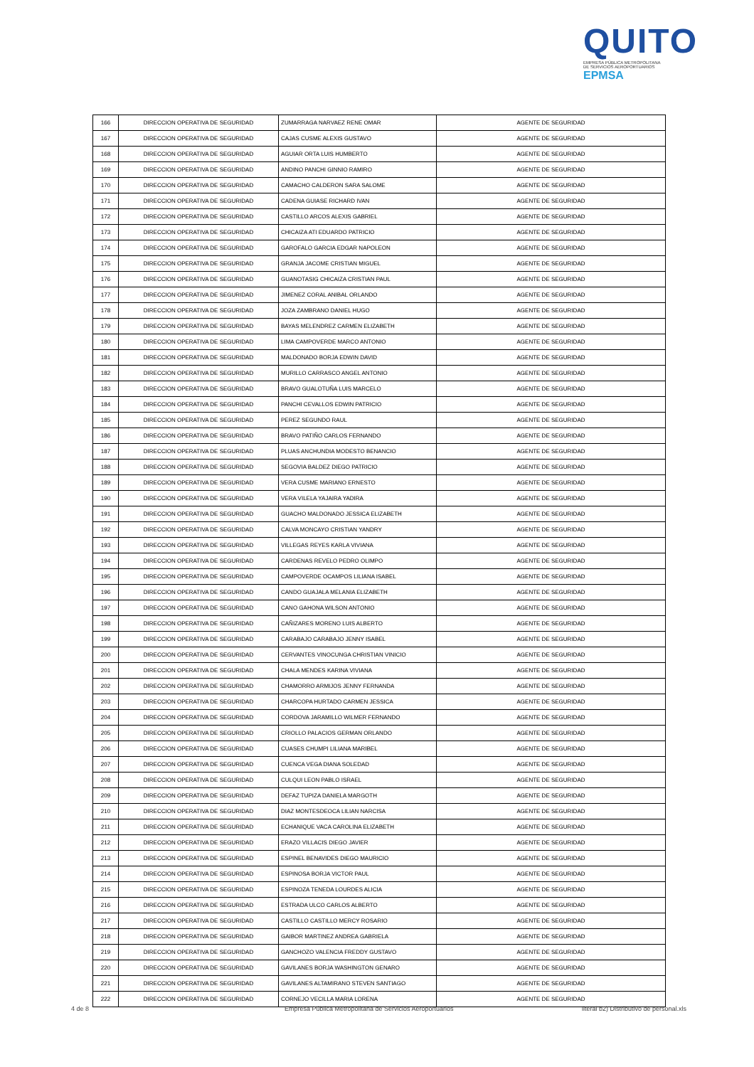QUITO
EMPRESA PÚBLICA METROPOLITANA
DE SERVICIOS AEROPORTUARIOS EPMSA
| 166 | DIRECCION OPERATIVA DE SEGURIDAD | ZUMARRAGA NARVAEZ RENE OMAR | AGENTE DE SEGURIDAD |
| 167 | DIRECCION OPERATIVA DE SEGURIDAD | CAJAS CUSME ALEXIS GUSTAVO | AGENTE DE SEGURIDAD |
| 168 | DIRECCION OPERATIVA DE SEGURIDAD | AGUIAR ORTA LUIS HUMBERTO | AGENTE DE SEGURIDAD |
| 169 | DIRECCION OPERATIVA DE SEGURIDAD | ANDINO PANCHI GINNIO RAMIRO | AGENTE DE SEGURIDAD |
| 170 | DIRECCION OPERATIVA DE SEGURIDAD | CAMACHO CALDERON SARA SALOME | AGENTE DE SEGURIDAD |
| 171 | DIRECCION OPERATIVA DE SEGURIDAD | CADENA GUIASE RICHARD IVAN | AGENTE DE SEGURIDAD |
| 172 | DIRECCION OPERATIVA DE SEGURIDAD | CASTILLO ARCOS ALEXIS GABRIEL | AGENTE DE SEGURIDAD |
| 173 | DIRECCION OPERATIVA DE SEGURIDAD | CHICAIZA ATI EDUARDO PATRICIO | AGENTE DE SEGURIDAD |
| 174 | DIRECCION OPERATIVA DE SEGURIDAD | GAROFALO GARCIA EDGAR NAPOLEON | AGENTE DE SEGURIDAD |
| 175 | DIRECCION OPERATIVA DE SEGURIDAD | GRANJA JACOME CRISTIAN MIGUEL | AGENTE DE SEGURIDAD |
| 176 | DIRECCION OPERATIVA DE SEGURIDAD | GUANOTASIG CHICAIZA CRISTIAN PAUL | AGENTE DE SEGURIDAD |
| 177 | DIRECCION OPERATIVA DE SEGURIDAD | JIMENEZ CORAL ANIBAL ORLANDO | AGENTE DE SEGURIDAD |
| 178 | DIRECCION OPERATIVA DE SEGURIDAD | JOZA ZAMBRANO DANIEL HUGO | AGENTE DE SEGURIDAD |
| 179 | DIRECCION OPERATIVA DE SEGURIDAD | BAYAS MELENDREZ CARMEN ELIZABETH | AGENTE DE SEGURIDAD |
| 180 | DIRECCION OPERATIVA DE SEGURIDAD | LIMA CAMPOVERDE MARCO ANTONIO | AGENTE DE SEGURIDAD |
| 181 | DIRECCION OPERATIVA DE SEGURIDAD | MALDONADO BORJA EDWIN DAVID | AGENTE DE SEGURIDAD |
| 182 | DIRECCION OPERATIVA DE SEGURIDAD | MURILLO CARRASCO ANGEL ANTONIO | AGENTE DE SEGURIDAD |
| 183 | DIRECCION OPERATIVA DE SEGURIDAD | BRAVO GUALOTUÑA LUIS MARCELO | AGENTE DE SEGURIDAD |
| 184 | DIRECCION OPERATIVA DE SEGURIDAD | PANCHI CEVALLOS EDWIN PATRICIO | AGENTE DE SEGURIDAD |
| 185 | DIRECCION OPERATIVA DE SEGURIDAD | PEREZ SEGUNDO RAUL | AGENTE DE SEGURIDAD |
| 186 | DIRECCION OPERATIVA DE SEGURIDAD | BRAVO PATIÑO CARLOS FERNANDO | AGENTE DE SEGURIDAD |
| 187 | DIRECCION OPERATIVA DE SEGURIDAD | PLUAS ANCHUNDIA MODESTO BENANCIO | AGENTE DE SEGURIDAD |
| 188 | DIRECCION OPERATIVA DE SEGURIDAD | SEGOVIA BALDEZ DIEGO PATRICIO | AGENTE DE SEGURIDAD |
| 189 | DIRECCION OPERATIVA DE SEGURIDAD | VERA CUSME MARIANO ERNESTO | AGENTE DE SEGURIDAD |
| 190 | DIRECCION OPERATIVA DE SEGURIDAD | VERA VILELA YAJAIRA YADIRA | AGENTE DE SEGURIDAD |
| 191 | DIRECCION OPERATIVA DE SEGURIDAD | GUACHO MALDONADO JESSICA ELIZABETH | AGENTE DE SEGURIDAD |
| 192 | DIRECCION OPERATIVA DE SEGURIDAD | CALVA MONCAYO CRISTIAN YANDRY | AGENTE DE SEGURIDAD |
| 193 | DIRECCION OPERATIVA DE SEGURIDAD | VILLEGAS REYES KARLA VIVIANA | AGENTE DE SEGURIDAD |
| 194 | DIRECCION OPERATIVA DE SEGURIDAD | CARDENAS REVELO PEDRO OLIMPO | AGENTE DE SEGURIDAD |
| 195 | DIRECCION OPERATIVA DE SEGURIDAD | CAMPOVERDE OCAMPOS LILIANA ISABEL | AGENTE DE SEGURIDAD |
| 196 | DIRECCION OPERATIVA DE SEGURIDAD | CANDO GUAJALA MELANIA ELIZABETH | AGENTE DE SEGURIDAD |
| 197 | DIRECCION OPERATIVA DE SEGURIDAD | CANO GAHONA WILSON ANTONIO | AGENTE DE SEGURIDAD |
| 198 | DIRECCION OPERATIVA DE SEGURIDAD | CAÑIZARES MORENO LUIS ALBERTO | AGENTE DE SEGURIDAD |
| 199 | DIRECCION OPERATIVA DE SEGURIDAD | CARABAJO CARABAJO JENNY ISABEL | AGENTE DE SEGURIDAD |
| 200 | DIRECCION OPERATIVA DE SEGURIDAD | CERVANTES VINOCUNGA CHRISTIAN VINICIO | AGENTE DE SEGURIDAD |
| 201 | DIRECCION OPERATIVA DE SEGURIDAD | CHALA MENDES KARINA VIVIANA | AGENTE DE SEGURIDAD |
| 202 | DIRECCION OPERATIVA DE SEGURIDAD | CHAMORRO ARMIJOS JENNY FERNANDA | AGENTE DE SEGURIDAD |
| 203 | DIRECCION OPERATIVA DE SEGURIDAD | CHARCOPA HURTADO CARMEN JESSICA | AGENTE DE SEGURIDAD |
| 204 | DIRECCION OPERATIVA DE SEGURIDAD | CORDOVA JARAMILLO WILMER FERNANDO | AGENTE DE SEGURIDAD |
| 205 | DIRECCION OPERATIVA DE SEGURIDAD | CRIOLLO PALACIOS GERMAN ORLANDO | AGENTE DE SEGURIDAD |
| 206 | DIRECCION OPERATIVA DE SEGURIDAD | CUASES CHUMPI LILIANA MARIBEL | AGENTE DE SEGURIDAD |
| 207 | DIRECCION OPERATIVA DE SEGURIDAD | CUENCA VEGA DIANA SOLEDAD | AGENTE DE SEGURIDAD |
| 208 | DIRECCION OPERATIVA DE SEGURIDAD | CULQUI LEON PABLO ISRAEL | AGENTE DE SEGURIDAD |
| 209 | DIRECCION OPERATIVA DE SEGURIDAD | DEFAZ TUPIZA DANIELA MARGOTH | AGENTE DE SEGURIDAD |
| 210 | DIRECCION OPERATIVA DE SEGURIDAD | DIAZ MONTESDEOCA LILIAN NARCISA | AGENTE DE SEGURIDAD |
| 211 | DIRECCION OPERATIVA DE SEGURIDAD | ECHANIQUE VACA CAROLINA ELIZABETH | AGENTE DE SEGURIDAD |
| 212 | DIRECCION OPERATIVA DE SEGURIDAD | ERAZO VILLACIS DIEGO JAVIER | AGENTE DE SEGURIDAD |
| 213 | DIRECCION OPERATIVA DE SEGURIDAD | ESPINEL BENAVIDES DIEGO MAURICIO | AGENTE DE SEGURIDAD |
| 214 | DIRECCION OPERATIVA DE SEGURIDAD | ESPINOSA BORJA VICTOR PAUL | AGENTE DE SEGURIDAD |
| 215 | DIRECCION OPERATIVA DE SEGURIDAD | ESPINOZA TENEDA LOURDES ALICIA | AGENTE DE SEGURIDAD |
| 216 | DIRECCION OPERATIVA DE SEGURIDAD | ESTRADA ULCO CARLOS ALBERTO | AGENTE DE SEGURIDAD |
| 217 | DIRECCION OPERATIVA DE SEGURIDAD | CASTILLO CASTILLO MERCY ROSARIO | AGENTE DE SEGURIDAD |
| 218 | DIRECCION OPERATIVA DE SEGURIDAD | GAIBOR MARTINEZ ANDREA GABRIELA | AGENTE DE SEGURIDAD |
| 219 | DIRECCION OPERATIVA DE SEGURIDAD | GANCHOZO VALENCIA FREDDY GUSTAVO | AGENTE DE SEGURIDAD |
| 220 | DIRECCION OPERATIVA DE SEGURIDAD | GAVILANES BORJA WASHINGTON GENARO | AGENTE DE SEGURIDAD |
| 221 | DIRECCION OPERATIVA DE SEGURIDAD | GAVILANES ALTAMIRANO STEVEN SANTIAGO | AGENTE DE SEGURIDAD |
| 222 | DIRECCION OPERATIVA DE SEGURIDAD | CORNEJO VECILLA MARIA LORENA | AGENTE DE SEGURIDAD |
4 de 8
Empresa Pública Metropolitana de Servicios Aeroportuarios
literal b2) Distributivo de personal.xls